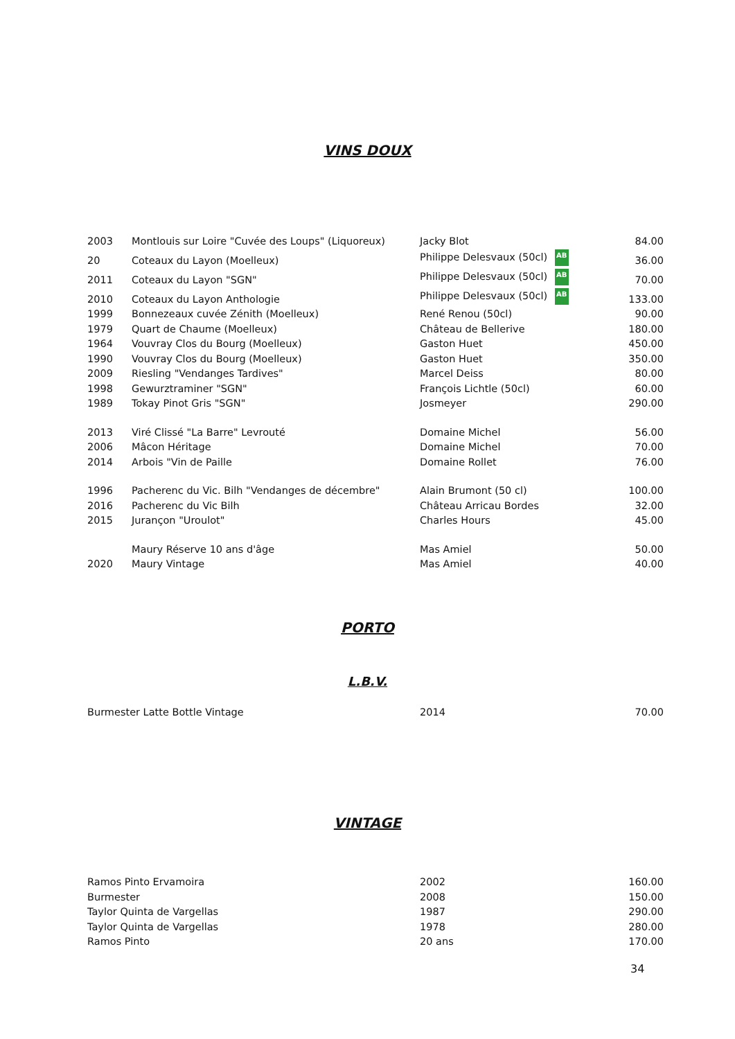VINS DOUX
| 2003 | Montlouis sur Loire "Cuvée des Loups" (Liquoreux) | Jacky Blot | 84.00 |
| 20 | Coteaux du Layon (Moelleux) | Philippe Delesvaux (50cl) AB | 36.00 |
| 2011 | Coteaux du Layon "SGN" | Philippe Delesvaux (50cl) AB | 70.00 |
| 2010 | Coteaux du Layon Anthologie | Philippe Delesvaux (50cl) AB | 133.00 |
| 1999 | Bonnezeaux cuvée Zénith (Moelleux) | René Renou (50cl) | 90.00 |
| 1979 | Quart de Chaume (Moelleux) | Château de Bellerive | 180.00 |
| 1964 | Vouvray Clos du Bourg (Moelleux) | Gaston Huet | 450.00 |
| 1990 | Vouvray Clos du Bourg (Moelleux) | Gaston Huet | 350.00 |
| 2009 | Riesling "Vendanges Tardives" | Marcel Deiss | 80.00 |
| 1998 | Gewurztraminer "SGN" | François Lichtle (50cl) | 60.00 |
| 1989 | Tokay Pinot Gris "SGN" | Josmeyer | 290.00 |
| 2013 | Viré Clissé "La Barre" Levrouté | Domaine Michel | 56.00 |
| 2006 | Mâcon Héritage | Domaine Michel | 70.00 |
| 2014 | Arbois "Vin de Paille | Domaine Rollet | 76.00 |
| 1996 | Pacherenc du Vic. Bilh "Vendanges de décembre" | Alain Brumont (50 cl) | 100.00 |
| 2016 | Pacherenc du Vic Bilh | Château Arricau Bordes | 32.00 |
| 2015 | Jurançon "Uroulot" | Charles Hours | 45.00 |
| | Maury Réserve 10 ans d'âge | Mas Amiel | 50.00 |
| 2020 | Maury Vintage | Mas Amiel | 40.00 |
PORTO
L.B.V.
| Burmester Latte Bottle Vintage | 2014 | 70.00 |
VINTAGE
| Ramos Pinto Ervamoira | 2002 | 160.00 |
| Burmester | 2008 | 150.00 |
| Taylor Quinta de Vargellas | 1987 | 290.00 |
| Taylor Quinta de Vargellas | 1978 | 280.00 |
| Ramos Pinto | 20 ans | 170.00 |
34